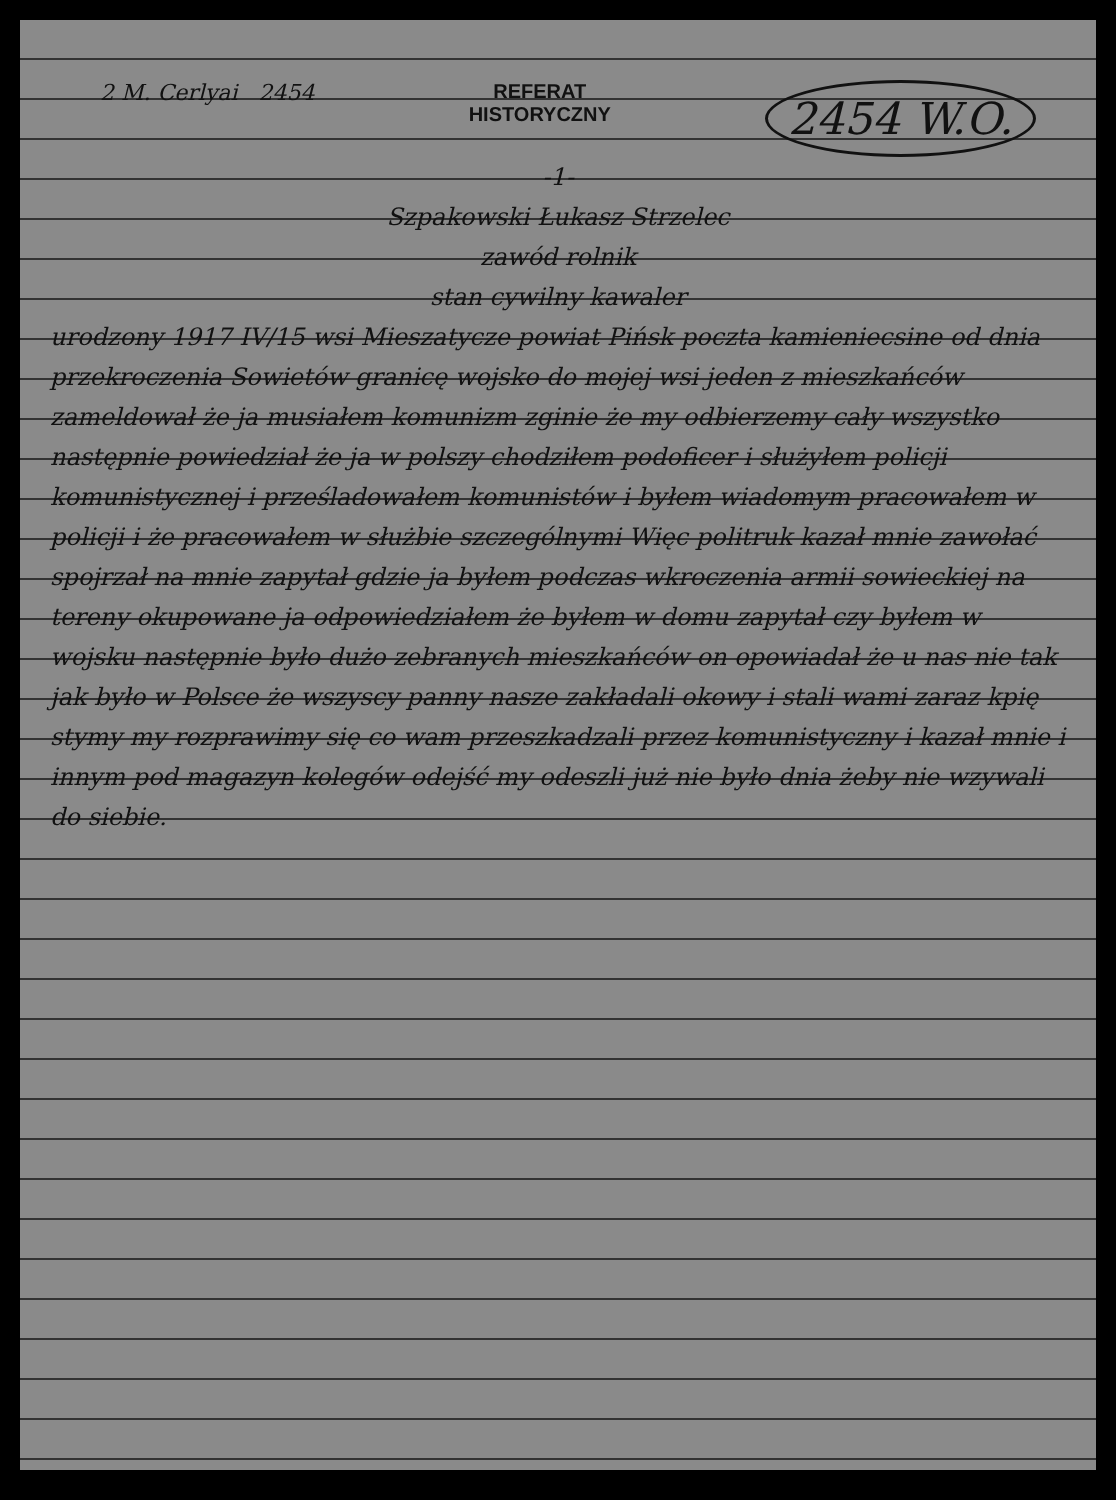2 M. Cerlyai 2454 REFERAT
HISTORYCZNY
2454 W.O.
-1-
Szpakowski Łukasz Strzelec
zawód rolnik
stan cywilny kawaler
urodzony 1917 IV/15 wsi Mieszatycze powiat Pińsk poczta kamieniecsine od dnia przekroczenia Sowietów granicę wojsko do mojej wsi jeden z mieszkańców zameldował że ja musiałem komunizm zginie że my odbierzemy cały wszystko następnie powiedział że ja w polszy chodziłem podoficer i służyłem policji komunistycznej i prześladowałem komunistów i byłem wiadomym pracowałem w policji i że pracowałem w służbie szczególnymi Więc politruk kazał mnie zawołać spojrzał na mnie zapytał gdzie ja byłem podczas wkroczenia armii sowieckiej na tereny okupowane ja odpowiedziałem że byłem w domu zapytał czy byłem w wojsku następnie było dużo zebranych mieszkańców on opowiadał że u nas nie tak jak było w Polsce że wszyscy panny nasze zakładali okowy i stali wami zaraz kpię stymy my rozprawimy się co wam przeszkadzali przez komunistyczny i kazał mnie i innym pod magazyn kolegów odejść my odeszli już nie było dnia żeby nie wzywali do siebie.